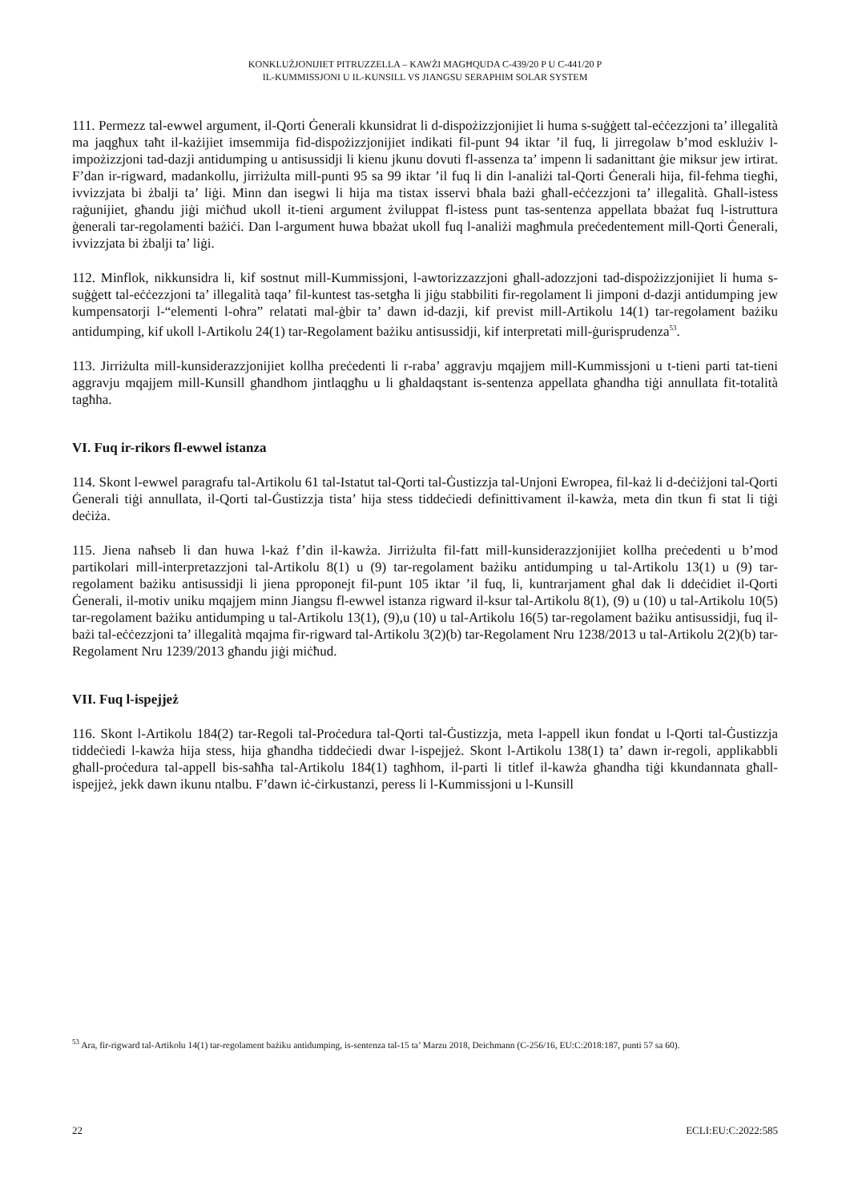KONKLUŻJONIJIET PITRUZZELLA – KAWŻI MAGĦQUDA C-439/20 P U C-441/20 P
IL-KUMMISSJONI U IL-KUNSILL VS JIANGSU SERAPHIM SOLAR SYSTEM
111. Permezz tal-ewwel argument, il-Qorti Ġenerali kkunsidrat li d-dispożizzjonijiet li huma s-suġġett tal-eċċezzjoni ta’ illegalità ma jaqgħux taħt il-każijiet imsemmija fid-dispożizzjonijiet indikati fil-punt 94 iktar ’il fuq, li jirregolaw b’mod esklużiv l-impożizzjoni tad-dazji antidumping u antisussidji li kienu jkunu dovuti fl-assenza ta’ impenn li sadanittant ġie miksur jew irtirat. F’dan ir-rigward, madankollu, jirriżulta mill-punti 95 sa 99 iktar ’il fuq li din l-analiżi tal-Qorti Ġenerali hija, fil-fehma tiegħi, ivvizzjata bi żbalji ta’ liġi. Minn dan isegwi li hija ma tistax isservi bħala bażi għall-eċċezzjoni ta’ illegalità. Għall-istess raġunijiet, għandu jiġi miċħud ukoll it-tieni argument żviluppat fl-istess punt tas-sentenza appellata bbażat fuq l-istruttura ġenerali tar-regolamenti bażiċi. Dan l-argument huwa bbażat ukoll fuq l-analiżi magħmula preċedentement mill-Qorti Ġenerali, ivvizzjata bi żbalji ta’ liġi.
112. Minflok, nikkunsidra li, kif sostnut mill-Kummissjoni, l-awtorizzazzjoni għall-adozzjoni tad-dispożizzjonijiet li huma s-suġġett tal-eċċezzjoni ta’ illegalità taqa’ fil-kuntest tas-setgħa li jiġu stabbiliti fir-regolament li jimponi d-dazji antidumping jew kumpensatorji l-“elementi l-oħra” relatati mal-ġbir ta’ dawn id-dazji, kif previst mill-Artikolu 14(1) tar-regolament bażiku antidumping, kif ukoll l-Artikolu 24(1) tar-Regolament bażiku antisussidji, kif interpretati mill-ġurisprudenza<sup>53</sup>.
113. Jirriżulta mill-kunsiderazzjonijiet kollha preċedenti li r-raba’ aggravju mqajjem mill-Kummissjoni u t-tieni parti tat-tieni aggravju mqajjem mill-Kunsill għandhom jintlaqgħu u li għaldaqstant is-sentenza appellata għandha tiġi annullata fit-totalità tagħha.
VI. Fuq ir-rikors fl-ewwel istanza
114. Skont l-ewwel paragrafu tal-Artikolu 61 tal-Istatut tal-Qorti tal-Ġustizzja tal-Unjoni Ewropea, fil-każ li d-deċiżjoni tal-Qorti Ġenerali tiġi annullata, il-Qorti tal-Ġustizzja tista’ hija stess tiddeċiedi definittivament il-kawża, meta din tkun fi stat li tiġi deċiża.
115. Jiena naħseb li dan huwa l-każ f’din il-kawża. Jirriżulta fil-fatt mill-kunsiderazzjonijiet kollha preċedenti u b’mod partikolari mill-interpretazzjoni tal-Artikolu 8(1) u (9) tar-regolament bażiku antidumping u tal-Artikolu 13(1) u (9) tar-regolament bażiku antisussidji li jiena pproponejt fil-punt 105 iktar ’il fuq, li, kuntrarjament għal dak li ddeċidiet il-Qorti Ġenerali, il-motiv uniku mqajjem minn Jiangsu fl-ewwel istanza rigward il-ksur tal-Artikolu 8(1), (9) u (10) u tal-Artikolu 10(5) tar-regolament bażiku antidumping u tal-Artikolu 13(1), (9),u (10) u tal-Artikolu 16(5) tar-regolament bażiku antisussidji, fuq il-bażi tal-eċċezzjoni ta’ illegalità mqajma fir-rigward tal-Artikolu 3(2)(b) tar-Regolament Nru 1238/2013 u tal-Artikolu 2(2)(b) tar-Regolament Nru 1239/2013 għandu jiġi miċħud.
VII. Fuq l-ispejjeż
116. Skont l-Artikolu 184(2) tar-Regoli tal-Proċedura tal-Qorti tal-Ġustizzja, meta l-appell ikun fondat u l-Qorti tal-Ġustizzja tiddeċiedi l-kawża hija stess, hija għandha tiddeċiedi dwar l-ispejjeż. Skont l-Artikolu 138(1) ta’ dawn ir-regoli, applikabbli għall-proċedura tal-appell bis-saħħa tal-Artikolu 184(1) tagħhom, il-parti li titlef il-kawża għandha tiġi kkundannata għall-ispejjeż, jekk dawn ikunu ntalbu. F’dawn iċ-ċirkustanzi, peress li l-Kummissjoni u l-Kunsill
<sup>53</sup> Ara, fir-rigward tal-Artikolu 14(1) tar-regolament bażiku antidumping, is-sentenza tal-15 ta’ Marzu 2018, Deichmann (C-256/16, EU:C:2018:187, punti 57 sa 60).
22 ECLI:EU:C:2022:585